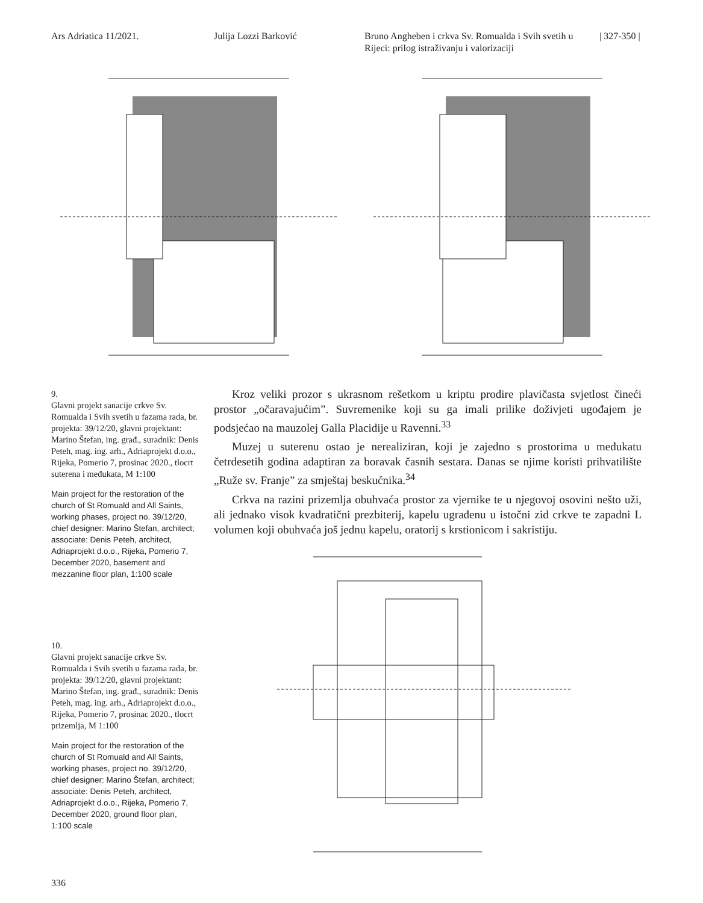Ars Adriatica 11/2021. Julija Lozzi Barković Bruno Angheben i crkva Sv. Romualda i Svih svetih u Rijeci: prilog istraživanju i valorizaciji
| 327-350 |
9.
Glavni projekt sanacije crkve Sv. Romualda i Svih svetih u fazama rada, br. projekta: 39/12/20, glavni projektant: Marino Štefan, ing. građ., suradnik: Denis Peteh, mag. ing. arh., Adriaprojekt d.o.o., Rijeka, Pomerio 7, prosinac 2020., tlocrt suterena i međukata, M 1:100
Main project for the restoration of the church of St Romuald and All Saints, working phases, project no. 39/12/20, chief designer: Marino Štefan, architect; associate: Denis Peteh, architect, Adriaprojekt d.o.o., Rijeka, Pomerio 7, December 2020, basement and mezzanine floor plan, 1:100 scale
10.
Glavni projekt sanacije crkve Sv. Romualda i Svih svetih u fazama rada, br. projekta: 39/12/20, glavni projektant: Marino Štefan, ing. građ., suradnik: Denis Peteh, mag. ing. arh., Adriaprojekt d.o.o., Rijeka, Pomerio 7, prosinac 2020., tlocrt prizemlja, M 1:100
Main project for the restoration of the church of St Romuald and All Saints, working phases, project no. 39/12/20, chief designer: Marino Štefan, architect; associate: Denis Peteh, architect, Adriaprojekt d.o.o., Rijeka, Pomerio 7, December 2020, ground floor plan, 1:100 scale
Kroz veliki prozor s ukrasnom rešetkom u kriptu prodire plavičasta svjetlost čineći prostor „očaravajućim”. Suvremenike koji su ga imali prilike doživjeti ugođajem je podsjećao na mauzolej Galla Placidije u Ravenni.<sup>33</sup>
Muzej u suterenu ostao je nerealiziran, koji je zajedno s prostorima u međukatu četrdesetih godina adaptiran za boravak časnih sestara. Danas se njime koristi prihvatilište „Ruže sv. Franje” za smještaj beskućnika.<sup>34</sup>
Crkva na razini prizemlja obuhvaća prostor za vjernike te u njegovoj osovini nešto uži, ali jednako visok kvadratični prezbiterij, kapelu ugrađenu u istočni zid crkve te zapadni L volumen koji obuhvaća još jednu kapelu, oratorij s krstionicom i sakristiju.
336